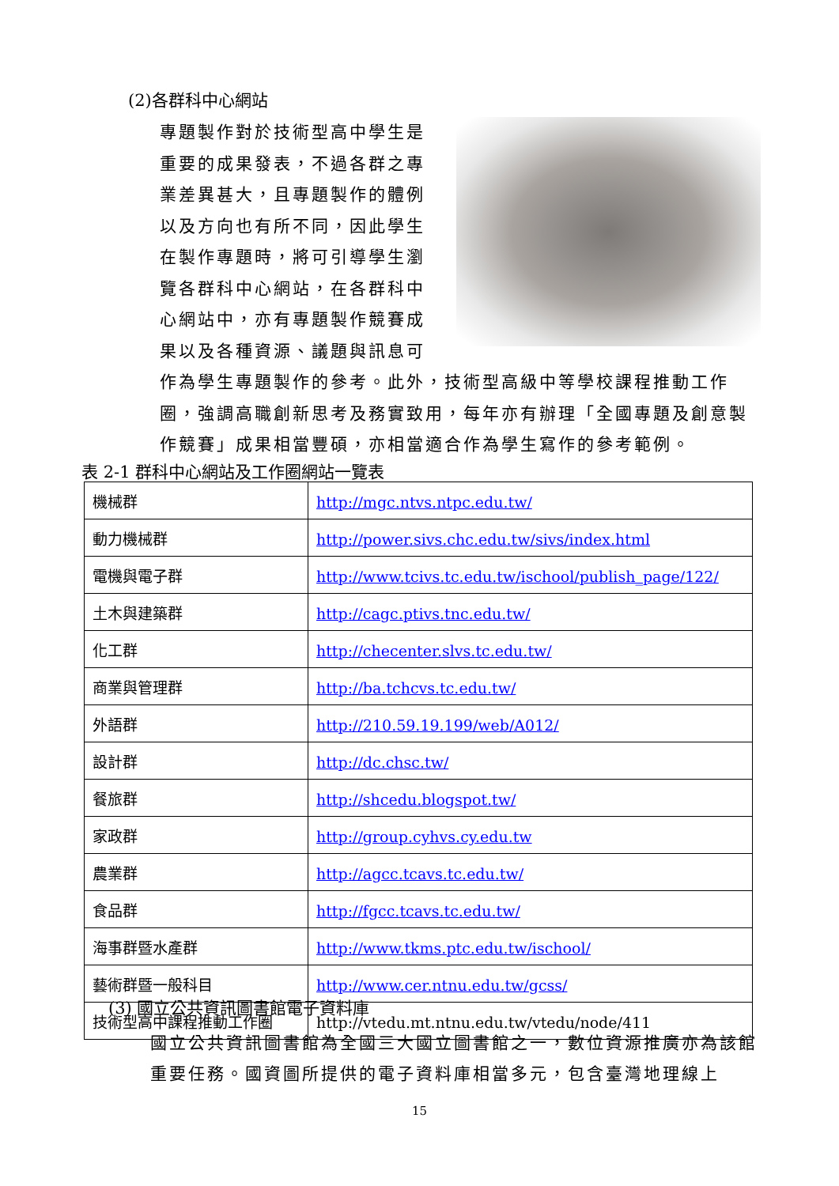(2)各群科中心網站
專題製作對於技術型高中學生是重要的成果發表，不過各群之專業差異甚大，且專題製作的體例以及方向也有所不同，因此學生在製作專題時，將可引導學生瀏覽各群科中心網站，在各群科中心網站中，亦有專題製作競賽成果以及各種資源、議題與訊息可作為學生專題製作的參考。此外，技術型高級中等學校課程推動工作圈，強調高職創新思考及務實致用，每年亦有辦理「全國專題及創意製作競賽」成果相當豐碩，亦相當適合作為學生寫作的參考範例。
表 2-1 群科中心網站及工作圈網站一覽表
| 機械群 | http://mgc.ntvs.ntpc.edu.tw/ |
| 動力機械群 | http://power.sivs.chc.edu.tw/sivs/index.html |
| 電機與電子群 | http://www.tcivs.tc.edu.tw/ischool/publish_page/122/ |
| 土木與建築群 | http://cagc.ptivs.tnc.edu.tw/ |
| 化工群 | http://checenter.slvs.tc.edu.tw/ |
| 商業與管理群 | http://ba.tchcvs.tc.edu.tw/ |
| 外語群 | http://210.59.19.199/web/A012/ |
| 設計群 | http://dc.chsc.tw/ |
| 餐旅群 | http://shcedu.blogspot.tw/ |
| 家政群 | http://group.cyhvs.cy.edu.tw |
| 農業群 | http://agcc.tcavs.tc.edu.tw/ |
| 食品群 | http://fgcc.tcavs.tc.edu.tw/ |
| 海事群暨水產群 | http://www.tkms.ptc.edu.tw/ischool/ |
| 藝術群暨一般科目 | http://www.cer.ntnu.edu.tw/gcss/ |
| 技術型高中課程推動工作圈 | http://vtedu.mt.ntnu.edu.tw/vtedu/node/411 |
(3) 國立公共資訊圖書館電子資料庫
國立公共資訊圖書館為全國三大國立圖書館之一，數位資源推廣亦為該館重要任務。國資圖所提供的電子資料庫相當多元，包含臺灣地理線上
15